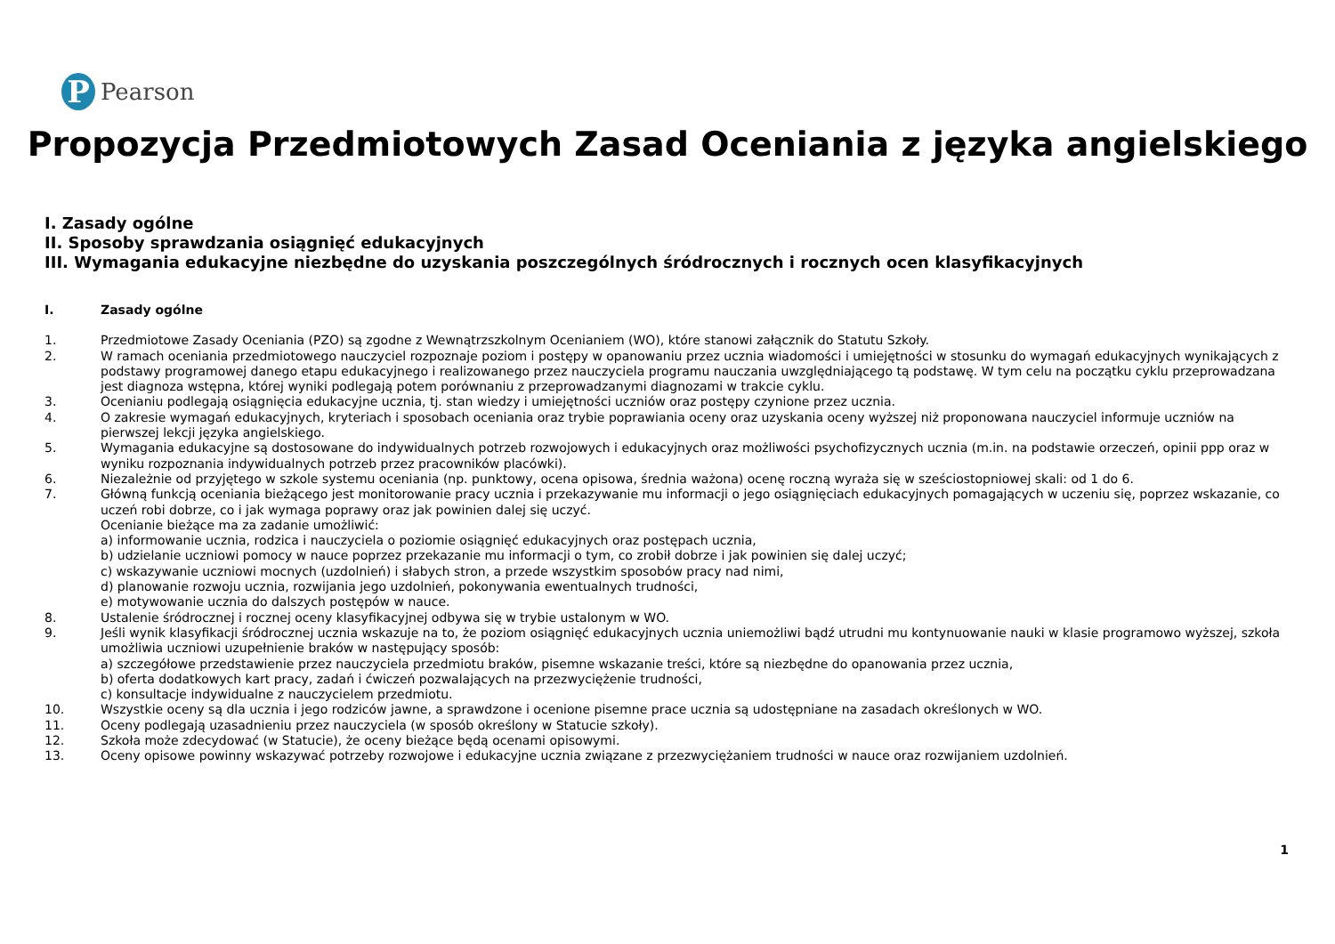P
Pearson
Propozycja Przedmiotowych Zasad Oceniania z języka angielskiego
I. Zasady ogólne
II. Sposoby sprawdzania osiągnięć edukacyjnych
III. Wymagania edukacyjne niezbędne do uzyskania poszczególnych śródrocznych i rocznych ocen klasyfikacyjnych
I. Zasady ogólne
1. Przedmiotowe Zasady Oceniania (PZO) są zgodne z Wewnątrzszkolnym Ocenianiem (WO), które stanowi załącznik do Statutu Szkoły.
2. W ramach oceniania przedmiotowego nauczyciel rozpoznaje poziom i postępy w opanowaniu przez ucznia wiadomości i umiejętności w stosunku do wymagań edukacyjnych wynikających z podstawy programowej danego etapu edukacyjnego i realizowanego przez nauczyciela programu nauczania uwzględniającego tą podstawę. W tym celu na początku cyklu przeprowadzana jest diagnoza wstępna, której wyniki podlegają potem porównaniu z przeprowadzanymi diagnozami w trakcie cyklu.
3. Ocenianiu podlegają osiągnięcia edukacyjne ucznia, tj. stan wiedzy i umiejętności uczniów oraz postępy czynione przez ucznia.
4. O zakresie wymagań edukacyjnych, kryteriach i sposobach oceniania oraz trybie poprawiania oceny oraz uzyskania oceny wyższej niż proponowana nauczyciel informuje uczniów na pierwszej lekcji języka angielskiego.
5. Wymagania edukacyjne są dostosowane do indywidualnych potrzeb rozwojowych i edukacyjnych oraz możliwości psychofizycznych ucznia (m.in. na podstawie orzeczeń, opinii ppp oraz w wyniku rozpoznania indywidualnych potrzeb przez pracowników placówki).
6. Niezależnie od przyjętego w szkole systemu oceniania (np. punktowy, ocena opisowa, średnia ważona) ocenę roczną wyraża się w sześciostopniowej skali: od 1 do 6.
7. Główną funkcją oceniania bieżącego jest monitorowanie pracy ucznia i przekazywanie mu informacji o jego osiągnięciach edukacyjnych pomagających w uczeniu się, poprzez wskazanie, co uczeń robi dobrze, co i jak wymaga poprawy oraz jak powinien dalej się uczyć.
Ocenianie bieżące ma za zadanie umożliwić:
a) informowanie ucznia, rodzica i nauczyciela o poziomie osiągnięć edukacyjnych oraz postępach ucznia,
b) udzielanie uczniowi pomocy w nauce poprzez przekazanie mu informacji o tym, co zrobił dobrze i jak powinien się dalej uczyć;
c) wskazywanie uczniowi mocnych (uzdolnień) i słabych stron, a przede wszystkim sposobów pracy nad nimi,
d) planowanie rozwoju ucznia, rozwijania jego uzdolnień, pokonywania ewentualnych trudności,
e) motywowanie ucznia do dalszych postępów w nauce.
8. Ustalenie śródrocznej i rocznej oceny klasyfikacyjnej odbywa się w trybie ustalonym w WO.
9. Jeśli wynik klasyfikacji śródrocznej ucznia wskazuje na to, że poziom osiągnięć edukacyjnych ucznia uniemożliwi bądź utrudni mu kontynuowanie nauki w klasie programowo wyższej, szkoła umożliwia uczniowi uzupełnienie braków w następujący sposób:
a) szczegółowe przedstawienie przez nauczyciela przedmiotu braków, pisemne wskazanie treści, które są niezbędne do opanowania przez ucznia,
b) oferta dodatkowych kart pracy, zadań i ćwiczeń pozwalających na przezwyciężenie trudności,
c) konsultacje indywidualne z nauczycielem przedmiotu.
10. Wszystkie oceny są dla ucznia i jego rodziców jawne, a sprawdzone i ocenione pisemne prace ucznia są udostępniane na zasadach określonych w WO.
11. Oceny podlegają uzasadnieniu przez nauczyciela (w sposób określony w Statucie szkoły).
12. Szkoła może zdecydować (w Statucie), że oceny bieżące będą ocenami opisowymi.
13. Oceny opisowe powinny wskazywać potrzeby rozwojowe i edukacyjne ucznia związane z przezwyciężaniem trudności w nauce oraz rozwijaniem uzdolnień.
1